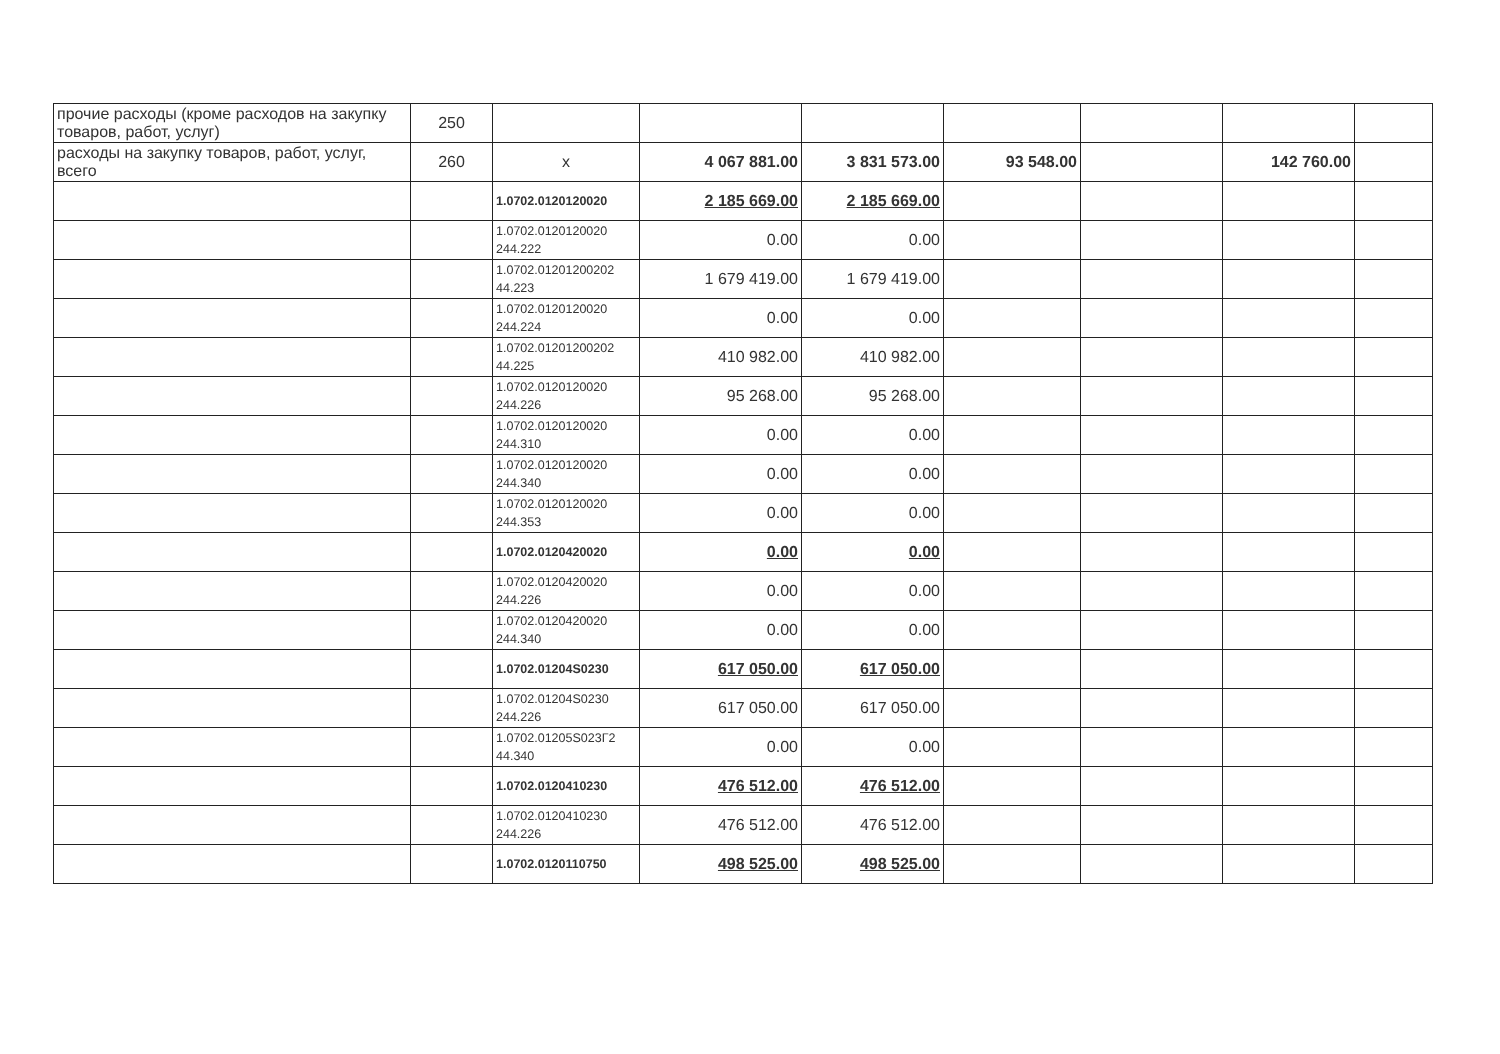| прочие расходы (кроме расходов на закупку товаров, работ, услуг) | 250 | | | | | | | |
| расходы на закупку товаров, работ, услуг, всего | 260 | x | 4 067 881.00 | 3 831 573.00 | 93 548.00 | | 142 760.00 | |
| | | 1.0702.0120120020 | 2 185 669.00 | 2 185 669.00 | | | | |
| | | 1.0702.0120120020 244.222 | 0.00 | 0.00 | | | | |
| | | 1.0702.01201200202 44.223 | 1 679 419.00 | 1 679 419.00 | | | | |
| | | 1.0702.0120120020 244.224 | 0.00 | 0.00 | | | | |
| | | 1.0702.01201200202 44.225 | 410 982.00 | 410 982.00 | | | | |
| | | 1.0702.0120120020 244.226 | 95 268.00 | 95 268.00 | | | | |
| | | 1.0702.0120120020 244.310 | 0.00 | 0.00 | | | | |
| | | 1.0702.0120120020 244.340 | 0.00 | 0.00 | | | | |
| | | 1.0702.0120120020 244.353 | 0.00 | 0.00 | | | | |
| | | 1.0702.0120420020 | 0.00 | 0.00 | | | | |
| | | 1.0702.0120420020 244.226 | 0.00 | 0.00 | | | | |
| | | 1.0702.0120420020 244.340 | 0.00 | 0.00 | | | | |
| | | 1.0702.01204S0230 | 617 050.00 | 617 050.00 | | | | |
| | | 1.0702.01204S0230 244.226 | 617 050.00 | 617 050.00 | | | | |
| | | 1.0702.01205S023Г2 44.340 | 0.00 | 0.00 | | | | |
| | | 1.0702.0120410230 | 476 512.00 | 476 512.00 | | | | |
| | | 1.0702.0120410230 244.226 | 476 512.00 | 476 512.00 | | | | |
| | | 1.0702.0120110750 | 498 525.00 | 498 525.00 | | | | |